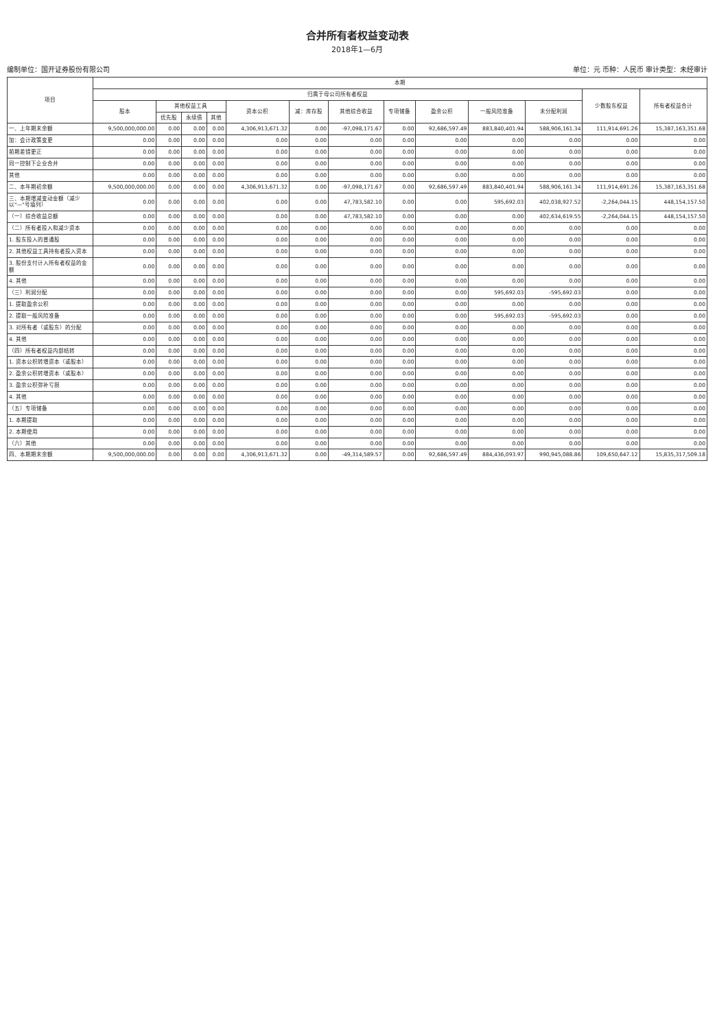合并所有者权益变动表
2018年1—6月
编制单位：国开证券股份有限公司 单位：元 币种：人民币 审计类型：未经审计
| 项目 | 本期 | | | | | | | | | | | | |
| --- | --- | --- | --- | --- | --- | --- | --- | --- | --- | --- | --- | --- | --- |
| | 归属于母公司所有者权益 | | | | | | | | | | | 少数股东权益 | 所有者权益合计 |
| | 股本 | 其他权益工具 | | | 资本公积 | 减：库存股 | 其他综合收益 | 专项储备 | 盈余公积 | 一般风险准备 | 未分配利润 | | |
| | | 优先股 | 永续债 | 其他 | | | | | | | | | |
| 一、上年期末余额 | 9,500,000,000.00 | 0.00 | 0.00 | 0.00 | 4,306,913,671.32 | 0.00 | -97,098,171.67 | 0.00 | 92,686,597.49 | 883,840,401.94 | 588,906,161.34 | 111,914,691.26 | 15,387,163,351.68 |
| 加：会计政策变更 | 0.00 | 0.00 | 0.00 | 0.00 | 0.00 | 0.00 | 0.00 | 0.00 | 0.00 | 0.00 | 0.00 | 0.00 | 0.00 |
| 前期差错更正 | 0.00 | 0.00 | 0.00 | 0.00 | 0.00 | 0.00 | 0.00 | 0.00 | 0.00 | 0.00 | 0.00 | 0.00 | 0.00 |
| 同一控制下企业合并 | 0.00 | 0.00 | 0.00 | 0.00 | 0.00 | 0.00 | 0.00 | 0.00 | 0.00 | 0.00 | 0.00 | 0.00 | 0.00 |
| 其他 | 0.00 | 0.00 | 0.00 | 0.00 | 0.00 | 0.00 | 0.00 | 0.00 | 0.00 | 0.00 | 0.00 | 0.00 | 0.00 |
| 二、本年期初余额 | 9,500,000,000.00 | 0.00 | 0.00 | 0.00 | 4,306,913,671.32 | 0.00 | -97,098,171.67 | 0.00 | 92,686,597.49 | 883,840,401.94 | 588,906,161.34 | 111,914,691.26 | 15,387,163,351.68 |
| 三、本期增减变动金额（减少以"—"号填列） | 0.00 | 0.00 | 0.00 | 0.00 | 0.00 | 0.00 | 47,783,582.10 | 0.00 | 0.00 | 595,692.03 | 402,038,927.52 | -2,264,044.15 | 448,154,157.50 |
| （一）综合收益总额 | 0.00 | 0.00 | 0.00 | 0.00 | 0.00 | 0.00 | 47,783,582.10 | 0.00 | 0.00 | 0.00 | 402,634,619.55 | -2,264,044.15 | 448,154,157.50 |
| （二）所有者投入和减少资本 | 0.00 | 0.00 | 0.00 | 0.00 | 0.00 | 0.00 | 0.00 | 0.00 | 0.00 | 0.00 | 0.00 | 0.00 | 0.00 |
| 1. 股东投入的普通股 | 0.00 | 0.00 | 0.00 | 0.00 | 0.00 | 0.00 | 0.00 | 0.00 | 0.00 | 0.00 | 0.00 | 0.00 | 0.00 |
| 2. 其他权益工具持有者投入资本 | 0.00 | 0.00 | 0.00 | 0.00 | 0.00 | 0.00 | 0.00 | 0.00 | 0.00 | 0.00 | 0.00 | 0.00 | 0.00 |
| 3. 股份支付计入所有者权益的金额 | 0.00 | 0.00 | 0.00 | 0.00 | 0.00 | 0.00 | 0.00 | 0.00 | 0.00 | 0.00 | 0.00 | 0.00 | 0.00 |
| 4. 其他 | 0.00 | 0.00 | 0.00 | 0.00 | 0.00 | 0.00 | 0.00 | 0.00 | 0.00 | 0.00 | 0.00 | 0.00 | 0.00 |
| （三）利润分配 | 0.00 | 0.00 | 0.00 | 0.00 | 0.00 | 0.00 | 0.00 | 0.00 | 0.00 | 595,692.03 | -595,692.03 | 0.00 | 0.00 |
| 1. 提取盈余公积 | 0.00 | 0.00 | 0.00 | 0.00 | 0.00 | 0.00 | 0.00 | 0.00 | 0.00 | 0.00 | 0.00 | 0.00 | 0.00 |
| 2. 提取一般风险准备 | 0.00 | 0.00 | 0.00 | 0.00 | 0.00 | 0.00 | 0.00 | 0.00 | 0.00 | 595,692.03 | -595,692.03 | 0.00 | 0.00 |
| 3. 对所有者（或股东）的分配 | 0.00 | 0.00 | 0.00 | 0.00 | 0.00 | 0.00 | 0.00 | 0.00 | 0.00 | 0.00 | 0.00 | 0.00 | 0.00 |
| 4. 其他 | 0.00 | 0.00 | 0.00 | 0.00 | 0.00 | 0.00 | 0.00 | 0.00 | 0.00 | 0.00 | 0.00 | 0.00 | 0.00 |
| （四）所有者权益内部结转 | 0.00 | 0.00 | 0.00 | 0.00 | 0.00 | 0.00 | 0.00 | 0.00 | 0.00 | 0.00 | 0.00 | 0.00 | 0.00 |
| 1. 资本公积转增资本（或股本） | 0.00 | 0.00 | 0.00 | 0.00 | 0.00 | 0.00 | 0.00 | 0.00 | 0.00 | 0.00 | 0.00 | 0.00 | 0.00 |
| 2. 盈余公积转增资本（或股本） | 0.00 | 0.00 | 0.00 | 0.00 | 0.00 | 0.00 | 0.00 | 0.00 | 0.00 | 0.00 | 0.00 | 0.00 | 0.00 |
| 3. 盈余公积弥补亏损 | 0.00 | 0.00 | 0.00 | 0.00 | 0.00 | 0.00 | 0.00 | 0.00 | 0.00 | 0.00 | 0.00 | 0.00 | 0.00 |
| 4. 其他 | 0.00 | 0.00 | 0.00 | 0.00 | 0.00 | 0.00 | 0.00 | 0.00 | 0.00 | 0.00 | 0.00 | 0.00 | 0.00 |
| （五）专项储备 | 0.00 | 0.00 | 0.00 | 0.00 | 0.00 | 0.00 | 0.00 | 0.00 | 0.00 | 0.00 | 0.00 | 0.00 | 0.00 |
| 1. 本期提取 | 0.00 | 0.00 | 0.00 | 0.00 | 0.00 | 0.00 | 0.00 | 0.00 | 0.00 | 0.00 | 0.00 | 0.00 | 0.00 |
| 2. 本期使用 | 0.00 | 0.00 | 0.00 | 0.00 | 0.00 | 0.00 | 0.00 | 0.00 | 0.00 | 0.00 | 0.00 | 0.00 | 0.00 |
| （六）其他 | 0.00 | 0.00 | 0.00 | 0.00 | 0.00 | 0.00 | 0.00 | 0.00 | 0.00 | 0.00 | 0.00 | 0.00 | 0.00 |
| 四、本期期末余额 | 9,500,000,000.00 | 0.00 | 0.00 | 0.00 | 4,306,913,671.32 | 0.00 | -49,314,589.57 | 0.00 | 92,686,597.49 | 884,436,093.97 | 990,945,088.86 | 109,650,647.12 | 15,835,317,509.18 |